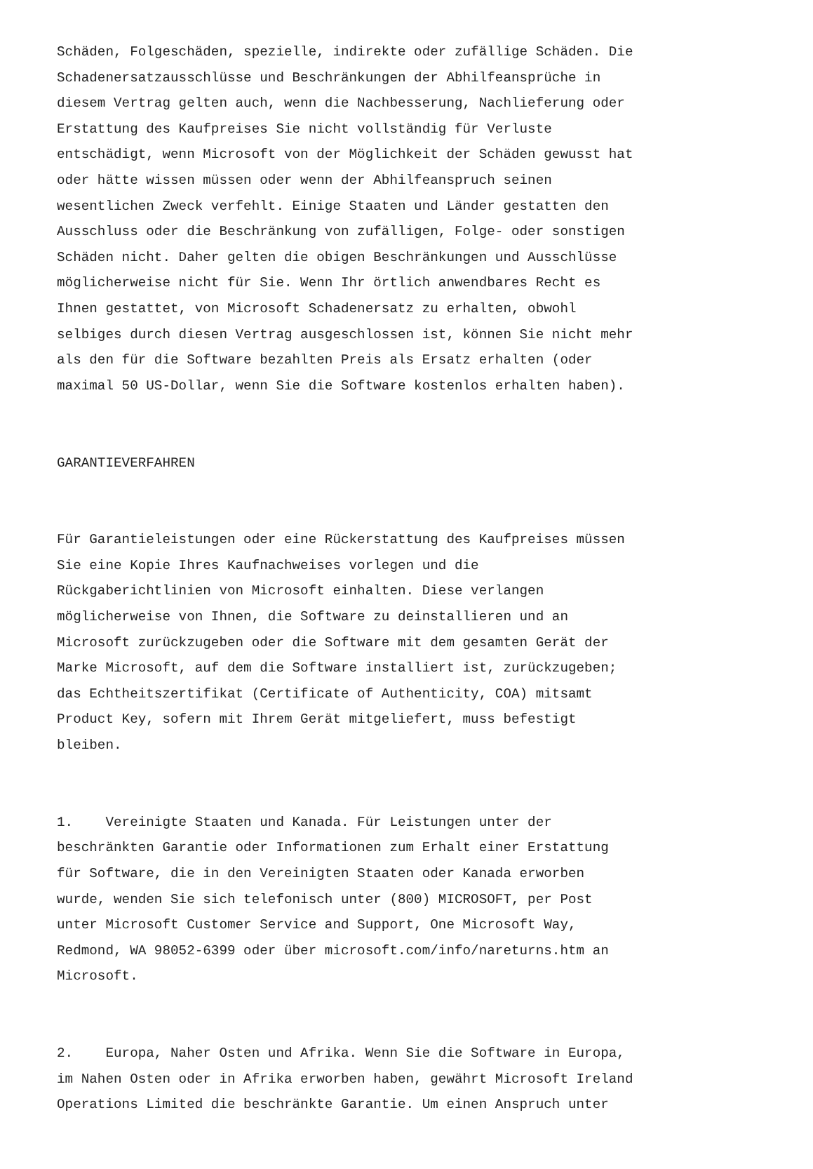Schäden, Folgeschäden, spezielle, indirekte oder zufällige Schäden. Die Schadenersatzausschlüsse und Beschränkungen der Abhilfeansprüche in diesem Vertrag gelten auch, wenn die Nachbesserung, Nachlieferung oder Erstattung des Kaufpreises Sie nicht vollständig für Verluste entschädigt, wenn Microsoft von der Möglichkeit der Schäden gewusst hat oder hätte wissen müssen oder wenn der Abhilfeanspruch seinen wesentlichen Zweck verfehlt. Einige Staaten und Länder gestatten den Ausschluss oder die Beschränkung von zufälligen, Folge- oder sonstigen Schäden nicht. Daher gelten die obigen Beschränkungen und Ausschlüsse möglicherweise nicht für Sie. Wenn Ihr örtlich anwendbares Recht es Ihnen gestattet, von Microsoft Schadenersatz zu erhalten, obwohl selbiges durch diesen Vertrag ausgeschlossen ist, können Sie nicht mehr als den für die Software bezahlten Preis als Ersatz erhalten (oder maximal 50 US-Dollar, wenn Sie die Software kostenlos erhalten haben).
GARANTIEVERFAHREN
Für Garantieleistungen oder eine Rückerstattung des Kaufpreises müssen Sie eine Kopie Ihres Kaufnachweises vorlegen und die Rückgaberichtlinien von Microsoft einhalten. Diese verlangen möglicherweise von Ihnen, die Software zu deinstallieren und an Microsoft zurückzugeben oder die Software mit dem gesamten Gerät der Marke Microsoft, auf dem die Software installiert ist, zurückzugeben; das Echtheitszertifikat (Certificate of Authenticity, COA) mitsamt Product Key, sofern mit Ihrem Gerät mitgeliefert, muss befestigt bleiben.
1. Vereinigte Staaten und Kanada. Für Leistungen unter der beschränkten Garantie oder Informationen zum Erhalt einer Erstattung für Software, die in den Vereinigten Staaten oder Kanada erworben wurde, wenden Sie sich telefonisch unter (800) MICROSOFT, per Post unter Microsoft Customer Service and Support, One Microsoft Way, Redmond, WA 98052-6399 oder über microsoft.com/info/nareturns.htm an Microsoft.
2. Europa, Naher Osten und Afrika. Wenn Sie die Software in Europa, im Nahen Osten oder in Afrika erworben haben, gewährt Microsoft Ireland Operations Limited die beschränkte Garantie. Um einen Anspruch unter